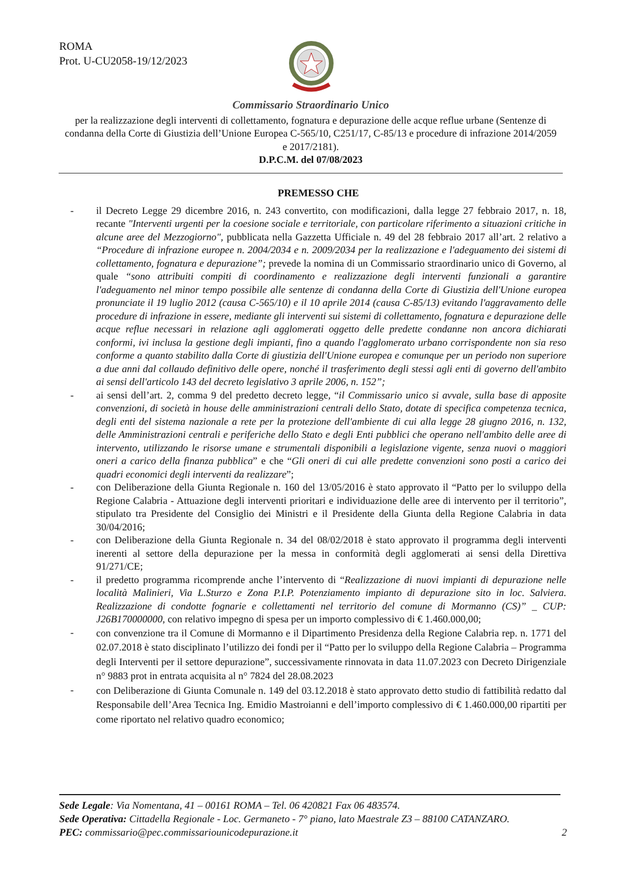ROMA
Prot. U-CU2058-19/12/2023
Commissario Straordinario Unico
per la realizzazione degli interventi di collettamento, fognatura e depurazione delle acque reflue urbane (Sentenze di condanna della Corte di Giustizia dell’Unione Europea C-565/10, C251/17, C-85/13 e procedure di infrazione 2014/2059 e 2017/2181).
D.P.C.M. del 07/08/2023
PREMESSO CHE
- il Decreto Legge 29 dicembre 2016, n. 243 convertito, con modificazioni, dalla legge 27 febbraio 2017, n. 18, recante "Interventi urgenti per la coesione sociale e territoriale, con particolare riferimento a situazioni critiche in alcune aree del Mezzogiorno", pubblicata nella Gazzetta Ufficiale n. 49 del 28 febbraio 2017 all’art. 2 relativo a “Procedure di infrazione europee n. 2004/2034 e n. 2009/2034 per la realizzazione e l'adeguamento dei sistemi di collettamento, fognatura e depurazione”; prevede la nomina di un Commissario straordinario unico di Governo, al quale “sono attribuiti compiti di coordinamento e realizzazione degli interventi funzionali a garantire l'adeguamento nel minor tempo possibile alle sentenze di condanna della Corte di Giustizia dell'Unione europea pronunciate il 19 luglio 2012 (causa C-565/10) e il 10 aprile 2014 (causa C-85/13) evitando l'aggravamento delle procedure di infrazione in essere, mediante gli interventi sui sistemi di collettamento, fognatura e depurazione delle acque reflue necessari in relazione agli agglomerati oggetto delle predette condanne non ancora dichiarati conformi, ivi inclusa la gestione degli impianti, fino a quando l'agglomerato urbano corrispondente non sia reso conforme a quanto stabilito dalla Corte di giustizia dell'Unione europea e comunque per un periodo non superiore a due anni dal collaudo definitivo delle opere, nonché il trasferimento degli stessi agli enti di governo dell'ambito ai sensi dell'articolo 143 del decreto legislativo 3 aprile 2006, n. 152”;
- ai sensi dell’art. 2, comma 9 del predetto decreto legge, “il Commissario unico si avvale, sulla base di apposite convenzioni, di società in house delle amministrazioni centrali dello Stato, dotate di specifica competenza tecnica, degli enti del sistema nazionale a rete per la protezione dell'ambiente di cui alla legge 28 giugno 2016, n. 132, delle Amministrazioni centrali e periferiche dello Stato e degli Enti pubblici che operano nell'ambito delle aree di intervento, utilizzando le risorse umane e strumentali disponibili a legislazione vigente, senza nuovi o maggiori oneri a carico della finanza pubblica” e che “Gli oneri di cui alle predette convenzioni sono posti a carico dei quadri economici degli interventi da realizzare”;
- con Deliberazione della Giunta Regionale n. 160 del 13/05/2016 è stato approvato il “Patto per lo sviluppo della Regione Calabria - Attuazione degli interventi prioritari e individuazione delle aree di intervento per il territorio”, stipulato tra Presidente del Consiglio dei Ministri e il Presidente della Giunta della Regione Calabria in data 30/04/2016;
- con Deliberazione della Giunta Regionale n. 34 del 08/02/2018 è stato approvato il programma degli interventi inerenti al settore della depurazione per la messa in conformità degli agglomerati ai sensi della Direttiva 91/271/CE;
- il predetto programma ricomprende anche l’intervento di “Realizzazione di nuovi impianti di depurazione nelle località Malinieri, Via L.Sturzo e Zona P.I.P. Potenziamento impianto di depurazione sito in loc. Salviera. Realizzazione di condotte fognarie e collettamenti nel territorio del comune di Mormanno (CS)” _ CUP: J26B170000000, con relativo impegno di spesa per un importo complessivo di € 1.460.000,00;
- con convenzione tra il Comune di Mormanno e il Dipartimento Presidenza della Regione Calabria rep. n. 1771 del 02.07.2018 è stato disciplinato l’utilizzo dei fondi per il “Patto per lo sviluppo della Regione Calabria – Programma degli Interventi per il settore depurazione”, successivamente rinnovata in data 11.07.2023 con Decreto Dirigenziale n° 9883 prot in entrata acquisita al n° 7824 del 28.08.2023
- con Deliberazione di Giunta Comunale n. 149 del 03.12.2018 è stato approvato detto studio di fattibilità redatto dal Responsabile dell’Area Tecnica Ing. Emidio Mastroianni e dell’importo complessivo di € 1.460.000,00 ripartiti per come riportato nel relativo quadro economico;
Sede Legale: Via Nomentana, 41 – 00161 ROMA – Tel. 06 420821 Fax 06 483574.
Sede Operativa: Cittadella Regionale - Loc. Germaneto - 7° piano, lato Maestrale Z3 – 88100 CATANZARO.
PEC: commissario@pec.commissariounicodepurazione.it 2